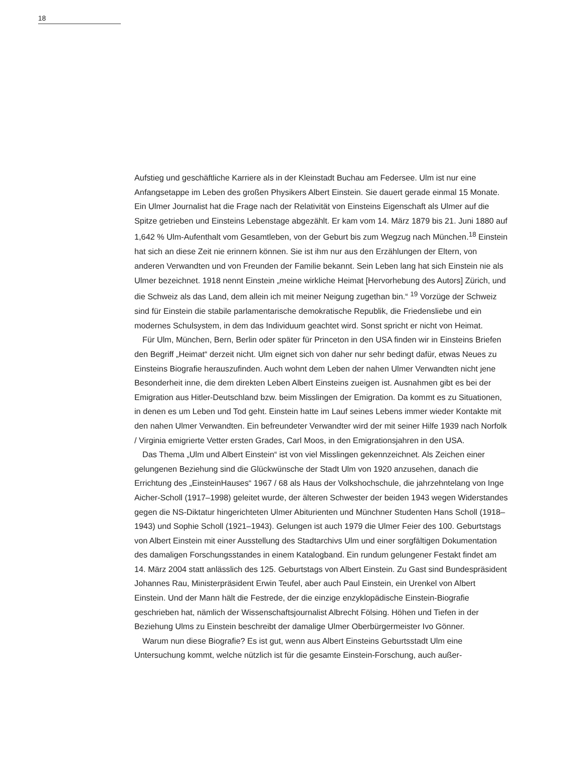18
Aufstieg und geschäftliche Karriere als in der Kleinstadt Buchau am Federsee. Ulm ist nur eine Anfangsetappe im Leben des großen Physikers Albert Einstein. Sie dauert gerade einmal 15 Monate. Ein Ulmer Journalist hat die Frage nach der Relativität von Einsteins Eigenschaft als Ulmer auf die Spitze getrieben und Einsteins Lebenstage abgezählt. Er kam vom 14. März 1879 bis 21. Juni 1880 auf 1,642 % Ulm-Aufenthalt vom Gesamtleben, von der Geburt bis zum Wegzug nach München.<sup>18</sup> Einstein hat sich an diese Zeit nie erinnern können. Sie ist ihm nur aus den Erzählungen der Eltern, von anderen Verwandten und von Freunden der Familie bekannt. Sein Leben lang hat sich Einstein nie als Ulmer bezeichnet. 1918 nennt Einstein „meine wirkliche Heimat [Hervorhebung des Autors] Zürich, und die Schweiz als das Land, dem allein ich mit meiner Neigung zugethan bin.“ <sup>19</sup> Vorzüge der Schweiz sind für Einstein die stabile parlamentarische demokratische Republik, die Friedensliebe und ein modernes Schulsystem, in dem das Individuum geachtet wird. Sonst spricht er nicht von Heimat.
Für Ulm, München, Bern, Berlin oder später für Princeton in den USA finden wir in Einsteins Briefen den Begriff „Heimat“ derzeit nicht. Ulm eignet sich von daher nur sehr bedingt dafür, etwas Neues zu Einsteins Biografie herauszufinden. Auch wohnt dem Leben der nahen Ulmer Verwandten nicht jene Besonderheit inne, die dem direkten Leben Albert Einsteins zueigen ist. Ausnahmen gibt es bei der Emigration aus Hitler-Deutschland bzw. beim Misslingen der Emigration. Da kommt es zu Situationen, in denen es um Leben und Tod geht. Einstein hatte im Lauf seines Lebens immer wieder Kontakte mit den nahen Ulmer Verwandten. Ein befreundeter Verwandter wird der mit seiner Hilfe 1939 nach Norfolk / Virginia emigrierte Vetter ersten Grades, Carl Moos, in den Emigrationsjahren in den USA.
Das Thema „Ulm und Albert Einstein“ ist von viel Misslingen gekennzeichnet. Als Zeichen einer gelungenen Beziehung sind die Glückwünsche der Stadt Ulm von 1920 anzusehen, danach die Errichtung des „EinsteinHauses“ 1967 / 68 als Haus der Volkshochschule, die jahrzehntelang von Inge Aicher-Scholl (1917–1998) geleitet wurde, der älteren Schwester der beiden 1943 wegen Widerstandes gegen die NS-Diktatur hingerichteten Ulmer Abiturienten und Münchner Studenten Hans Scholl (1918–1943) und Sophie Scholl (1921–1943). Gelungen ist auch 1979 die Ulmer Feier des 100. Geburtstags von Albert Einstein mit einer Ausstellung des Stadtarchivs Ulm und einer sorgfältigen Dokumentation des damaligen Forschungsstandes in einem Katalogband. Ein rundum gelungener Festakt findet am 14. März 2004 statt anlässlich des 125. Geburtstags von Albert Einstein. Zu Gast sind Bundespräsident Johannes Rau, Ministerpräsident Erwin Teufel, aber auch Paul Einstein, ein Urenkel von Albert Einstein. Und der Mann hält die Festrede, der die einzige enzyklopädische Einstein-Biografie geschrieben hat, nämlich der Wissenschaftsjournalist Albrecht Fölsing. Höhen und Tiefen in der Beziehung Ulms zu Einstein beschreibt der damalige Ulmer Oberbürgermeister Ivo Gönner.
Warum nun diese Biografie? Es ist gut, wenn aus Albert Einsteins Geburtsstadt Ulm eine Untersuchung kommt, welche nützlich ist für die gesamte Einstein-Forschung, auch außer-